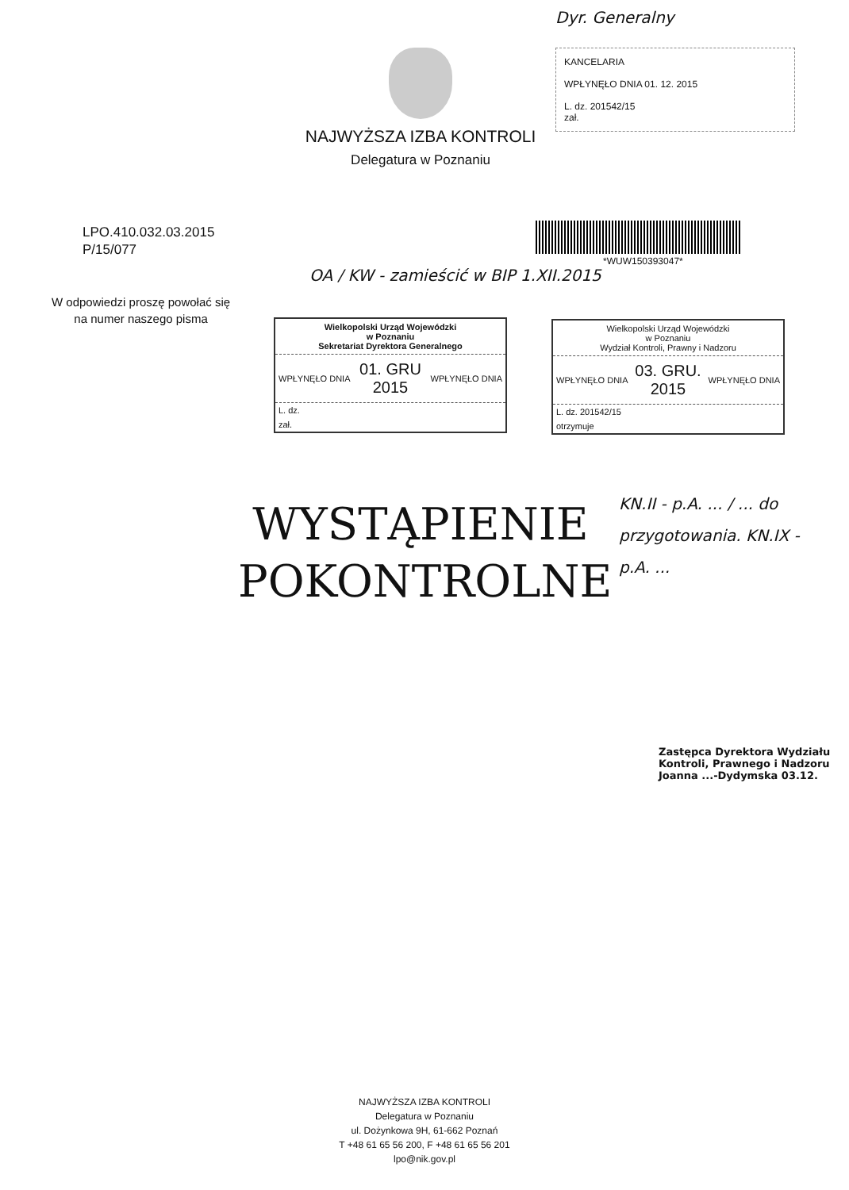NAJWYŻSZA IZBA KONTROLI
Delegatura w Poznaniu
KANCELARIA
WPŁYNĘŁO DNIA 01. 12. 2015
L. dz. 201542/15
zał.
Dyr. Generalny
LPO.410.032.03.2015
P/15/077
*WUW150393047*
OA / KW - zamieścić w BIP 1.XII.2015
W odpowiedzi proszę powołać się
na numer naszego pisma
Wielkopolski Urząd Wojewódzki
w Poznaniu
Sekretariat Dyrektora Generalnego
WPŁYNĘŁO DNIA
01. GRU 2015
WPŁYNĘŁO DNIA
L. dz.
zał.
Wielkopolski Urząd Wojewódzki
w Poznaniu
Wydział Kontroli, Prawny i Nadzoru
WPŁYNĘŁO DNIA
03. GRU. 2015
WPŁYNĘŁO DNIA
L. dz. 201542/15
otrzymuje
WYSTĄPIENIE
POKONTROLNE
KN.II - p.A. ... / ... do przygotowania. KN.IX - p.A. ...
Zastępca Dyrektora Wydziału Kontroli, Prawnego i Nadzoru Joanna ...-Dydymska 03.12.
NAJWYŻSZA IZBA KONTROLI
Delegatura w Poznaniu
ul. Dożynkowa 9H, 61-662 Poznań
T +48 61 65 56 200, F +48 61 65 56 201
lpo@nik.gov.pl